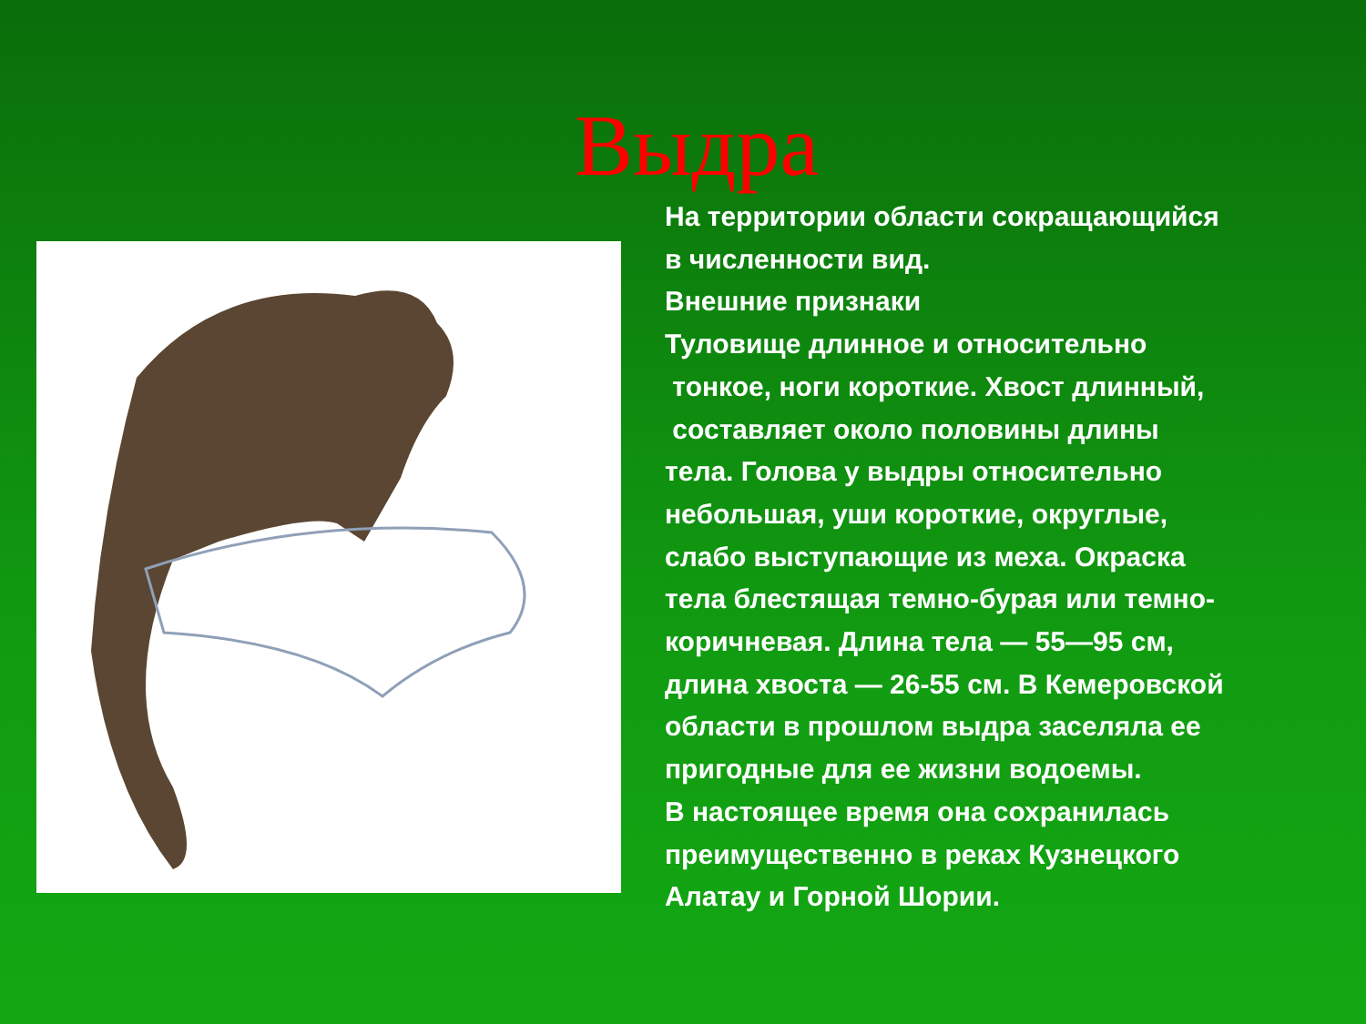Выдра
На территории области сокращающийся
в численности вид.
Внешние признаки
Туловище длинное и относительно
тонкое, ноги короткие. Хвост длинный,
составляет около половины длины
тела. Голова у выдры относительно
небольшая, уши короткие, округлые,
слабо выступающие из меха. Окраска
тела блестящая темно-бурая или темно-
коричневая. Длина тела — 55—95 см,
длина хвоста — 26-55 см. В Кемеровской
области в прошлом выдра заселяла ее
пригодные для ее жизни водоемы.
В настоящее время она сохранилась
преимущественно в реках Кузнецкого
Алатау и Горной Шории.